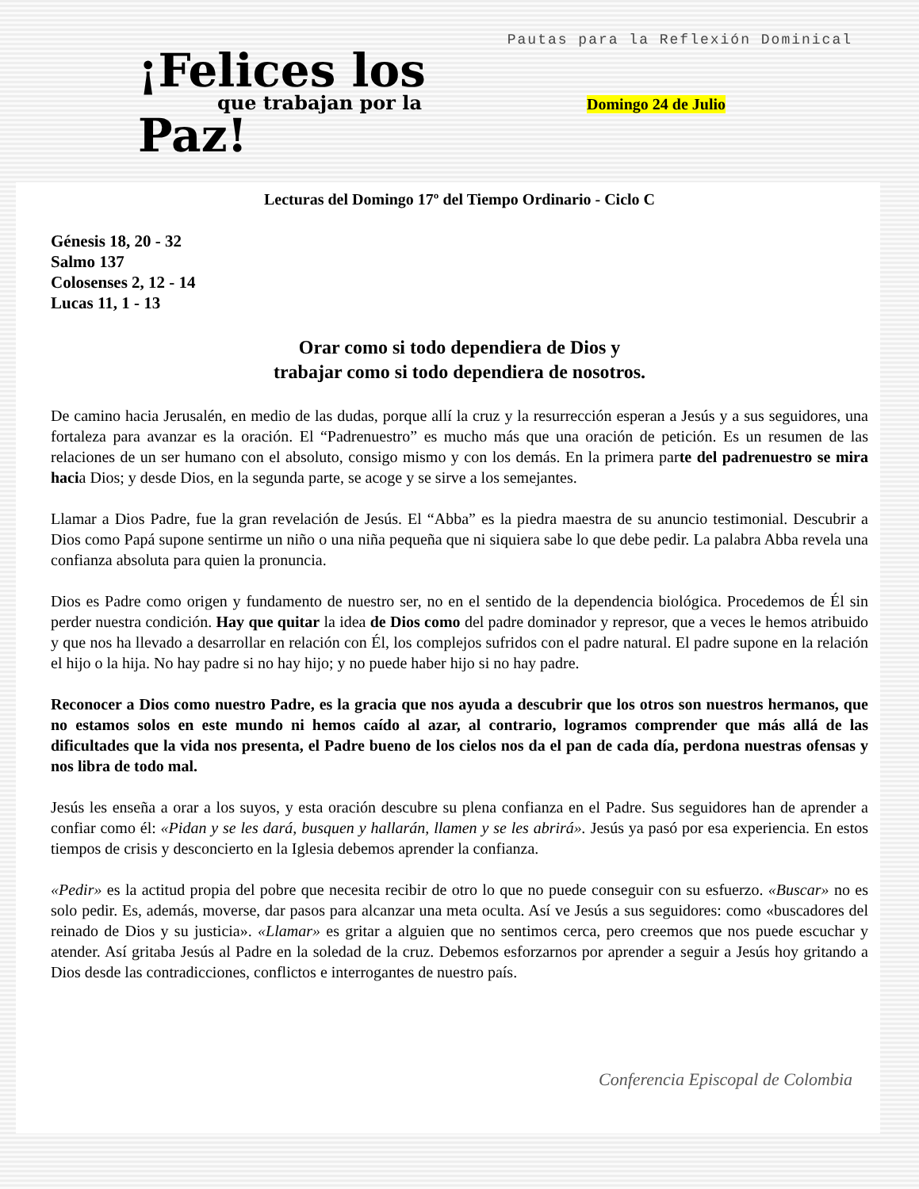¡Felices los
que trabajan por la
Paz!
Pautas para la Reflexión Dominical
Domingo 24 de Julio
Lecturas del Domingo 17º del Tiempo Ordinario - Ciclo C
Génesis 18, 20 - 32
Salmo 137
Colosenses 2, 12 - 14
Lucas 11, 1 - 13
Orar como si todo dependiera de Dios y
trabajar como si todo dependiera de nosotros.
De camino hacia Jerusalén, en medio de las dudas, porque allí la cruz y la resurrección esperan a Jesús y a sus seguidores, una fortaleza para avanzar es la oración. El “Padrenuestro” es mucho más que una oración de petición. Es un resumen de las relaciones de un ser humano con el absoluto, consigo mismo y con los demás. En la primera parte del padrenuestro se mira hacia Dios; y desde Dios, en la segunda parte, se acoge y se sirve a los semejantes.
Llamar a Dios Padre, fue la gran revelación de Jesús. El “Abba” es la piedra maestra de su anuncio testimonial. Descubrir a Dios como Papá supone sentirme un niño o una niña pequeña que ni siquiera sabe lo que debe pedir. La palabra Abba revela una confianza absoluta para quien la pronuncia.
Dios es Padre como origen y fundamento de nuestro ser, no en el sentido de la dependencia biológica. Procedemos de Él sin perder nuestra condición. Hay que quitar la idea de Dios como del padre dominador y represor, que a veces le hemos atribuido y que nos ha llevado a desarrollar en relación con Él, los complejos sufridos con el padre natural. El padre supone en la relación el hijo o la hija. No hay padre si no hay hijo; y no puede haber hijo si no hay padre.
Reconocer a Dios como nuestro Padre, es la gracia que nos ayuda a descubrir que los otros son nuestros hermanos, que no estamos solos en este mundo ni hemos caído al azar, al contrario, logramos comprender que más allá de las dificultades que la vida nos presenta, el Padre bueno de los cielos nos da el pan de cada día, perdona nuestras ofensas y nos libra de todo mal.
Jesús les enseña a orar a los suyos, y esta oración descubre su plena confianza en el Padre. Sus seguidores han de aprender a confiar como él: «Pidan y se les dará, busquen y hallarán, llamen y se les abrirá». Jesús ya pasó por esa experiencia. En estos tiempos de crisis y desconcierto en la Iglesia debemos aprender la confianza.
«Pedir» es la actitud propia del pobre que necesita recibir de otro lo que no puede conseguir con su esfuerzo. «Buscar» no es solo pedir. Es, además, moverse, dar pasos para alcanzar una meta oculta. Así ve Jesús a sus seguidores: como «buscadores del reinado de Dios y su justicia». «Llamar» es gritar a alguien que no sentimos cerca, pero creemos que nos puede escuchar y atender. Así gritaba Jesús al Padre en la soledad de la cruz. Debemos esforzarnos por aprender a seguir a Jesús hoy gritando a Dios desde las contradicciones, conflictos e interrogantes de nuestro país.
Conferencia Episcopal de Colombia